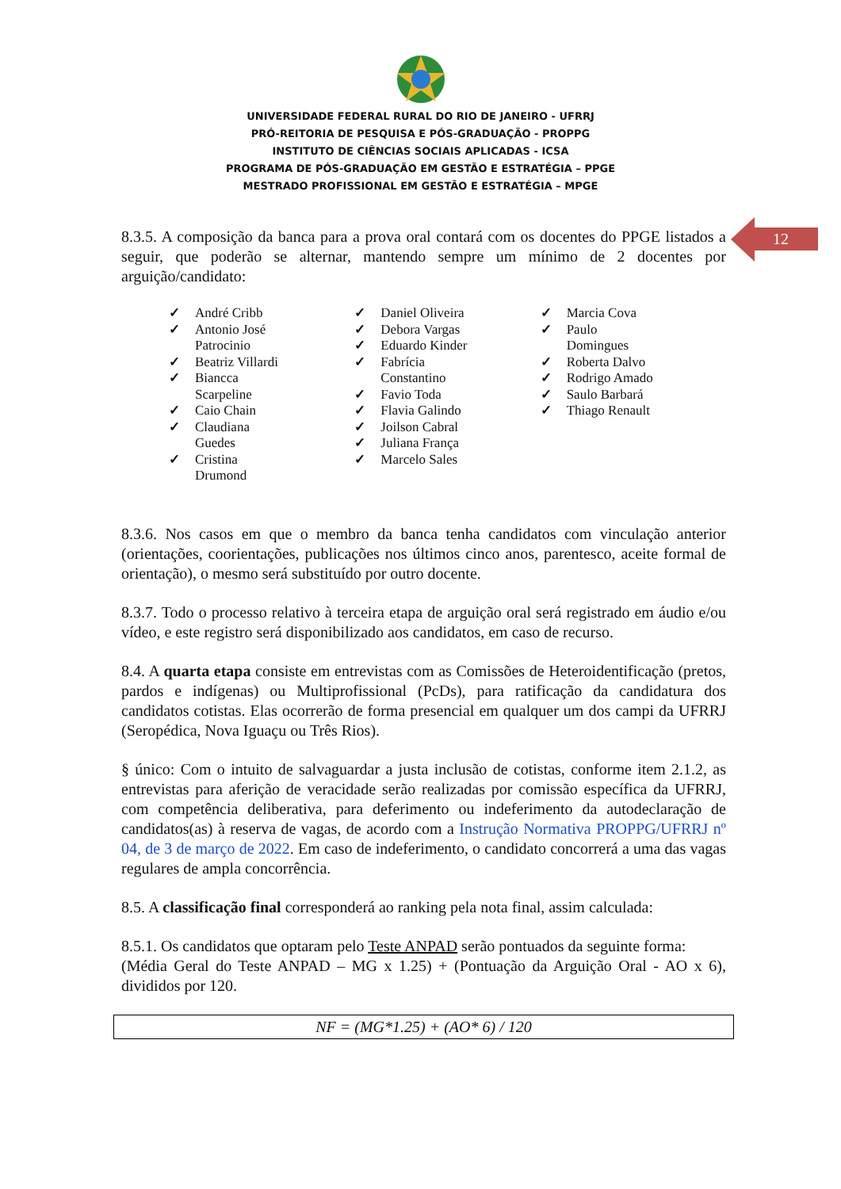UNIVERSIDADE FEDERAL RURAL DO RIO DE JANEIRO - UFRRJ
PRÓ-REITORIA DE PESQUISA E PÓS-GRADUAÇÃO - PROPPG
INSTITUTO DE CIÊNCIAS SOCIAIS APLICADAS - ICSA
PROGRAMA DE PÓS-GRADUAÇÃO EM GESTÃO E ESTRATÉGIA – PPGE
MESTRADO PROFISSIONAL EM GESTÃO E ESTRATÉGIA – MPGE
12
8.3.5. A composição da banca para a prova oral contará com os docentes do PPGE listados a seguir, que poderão se alternar, mantendo sempre um mínimo de 2 docentes por arguição/candidato:
✓ André Cribb
✓ Antonio José Patrocinio
✓ Beatriz Villardi
✓ Biancca Scarpeline
✓ Caio Chain
✓ Claudiana Guedes
✓ Cristina Drumond
✓ Daniel Oliveira
✓ Debora Vargas
✓ Eduardo Kinder
✓ Fabrícia Constantino
✓ Favio Toda
✓ Flavia Galindo
✓ Joilson Cabral
✓ Juliana França
✓ Marcelo Sales
✓ Marcia Cova
✓ Paulo Domingues
✓ Roberta Dalvo
✓ Rodrigo Amado
✓ Saulo Barbará
✓ Thiago Renault
8.3.6. Nos casos em que o membro da banca tenha candidatos com vinculação anterior (orientações, coorientações, publicações nos últimos cinco anos, parentesco, aceite formal de orientação), o mesmo será substituído por outro docente.
8.3.7. Todo o processo relativo à terceira etapa de arguição oral será registrado em áudio e/ou vídeo, e este registro será disponibilizado aos candidatos, em caso de recurso.
8.4. A quarta etapa consiste em entrevistas com as Comissões de Heteroidentificação (pretos, pardos e indígenas) ou Multiprofissional (PcDs), para ratificação da candidatura dos candidatos cotistas. Elas ocorrerão de forma presencial em qualquer um dos campi da UFRRJ (Seropédica, Nova Iguaçu ou Três Rios).
§ único: Com o intuito de salvaguardar a justa inclusão de cotistas, conforme item 2.1.2, as entrevistas para aferição de veracidade serão realizadas por comissão específica da UFRRJ, com competência deliberativa, para deferimento ou indeferimento da autodeclaração de candidatos(as) à reserva de vagas, de acordo com a Instrução Normativa PROPPG/UFRRJ nº 04, de 3 de março de 2022. Em caso de indeferimento, o candidato concorrerá a uma das vagas regulares de ampla concorrência.
8.5. A classificação final corresponderá ao ranking pela nota final, assim calculada:
8.5.1. Os candidatos que optaram pelo Teste ANPAD serão pontuados da seguinte forma:
(Média Geral do Teste ANPAD – MG x 1.25) + (Pontuação da Arguição Oral - AO x 6), divididos por 120.
NF = (MG*1.25) + (AO* 6) / 120